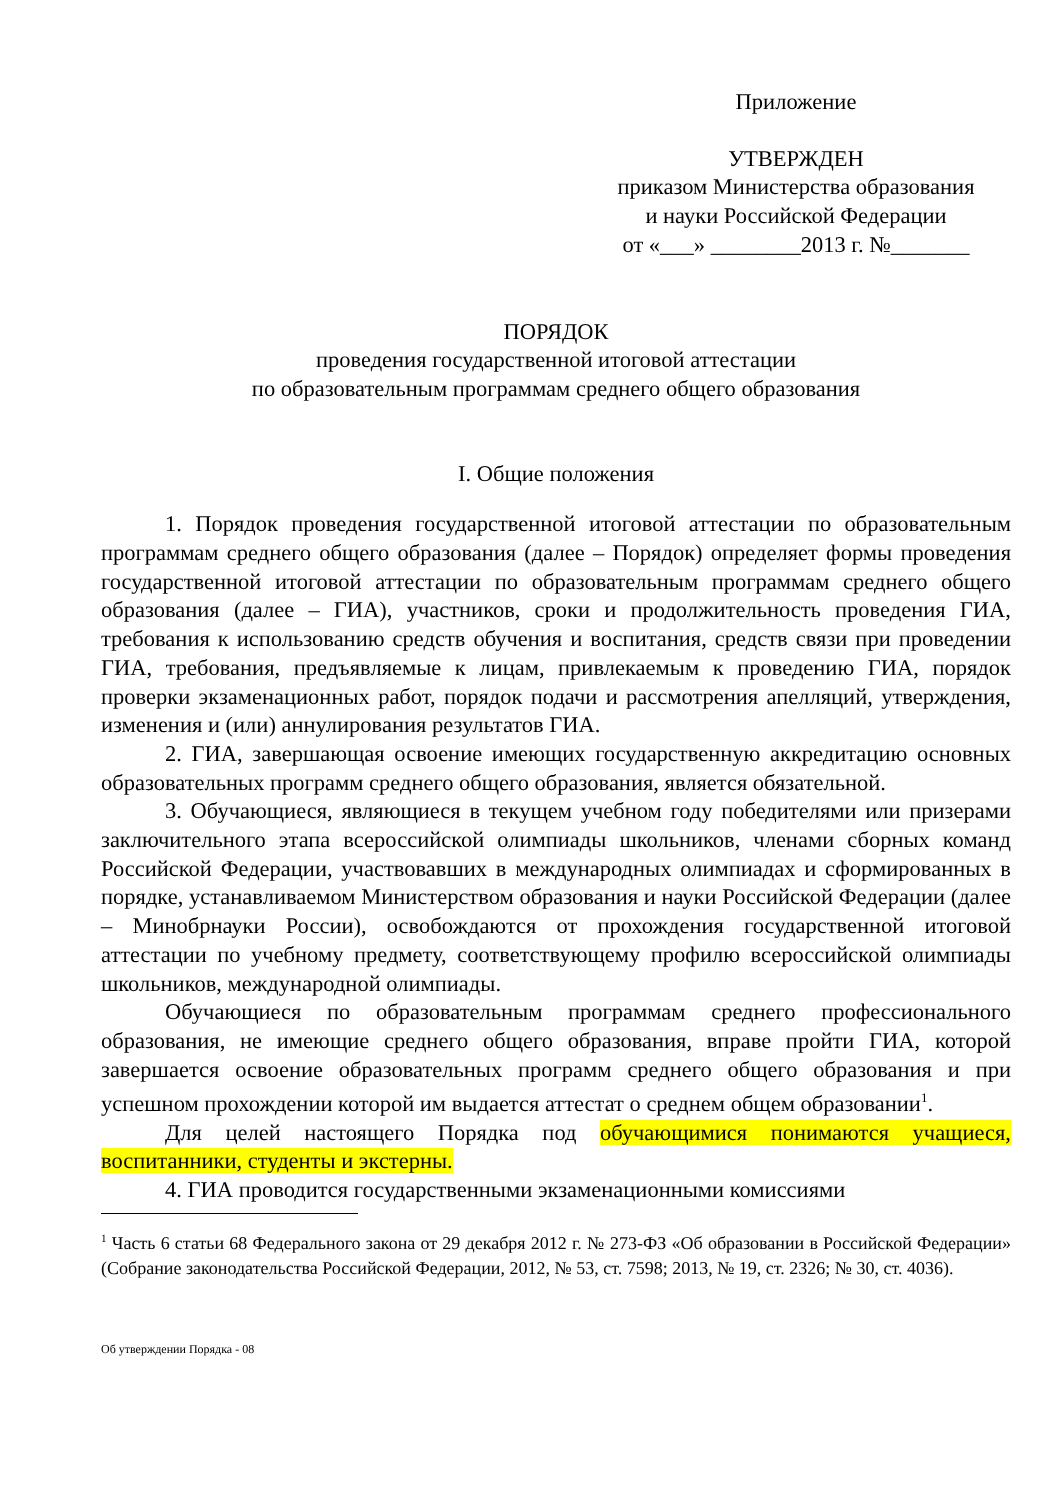Приложение
УТВЕРЖДЕН
приказом Министерства образования
и науки Российской Федерации
от «___» ________2013 г. №_______
ПОРЯДОК
проведения государственной итоговой аттестации
по образовательным программам среднего общего образования
I. Общие положения
1. Порядок проведения государственной итоговой аттестации по образовательным программам среднего общего образования (далее – Порядок) определяет формы проведения государственной итоговой аттестации по образовательным программам среднего общего образования (далее – ГИА), участников, сроки и продолжительность проведения ГИА, требования к использованию средств обучения и воспитания, средств связи при проведении ГИА, требования, предъявляемые к лицам, привлекаемым к проведению ГИА, порядок проверки экзаменационных работ, порядок подачи и рассмотрения апелляций, утверждения, изменения и (или) аннулирования результатов ГИА.
2. ГИА, завершающая освоение имеющих государственную аккредитацию основных образовательных программ среднего общего образования, является обязательной.
3. Обучающиеся, являющиеся в текущем учебном году победителями или призерами заключительного этапа всероссийской олимпиады школьников, членами сборных команд Российской Федерации, участвовавших в международных олимпиадах и сформированных в порядке, устанавливаемом Министерством образования и науки Российской Федерации (далее – Минобрнауки России), освобождаются от прохождения государственной итоговой аттестации по учебному предмету, соответствующему профилю всероссийской олимпиады школьников, международной олимпиады.
Обучающиеся по образовательным программам среднего профессионального образования, не имеющие среднего общего образования, вправе пройти ГИА, которой завершается освоение образовательных программ среднего общего образования и при успешном прохождении которой им выдается аттестат о среднем общем образовании<sup>1</sup>.
Для целей настоящего Порядка под обучающимися понимаются учащиеся, воспитанники, студенты и экстерны.
4. ГИА проводится государственными экзаменационными комиссиями
<sup>1</sup> Часть 6 статьи 68 Федерального закона от 29 декабря 2012 г. № 273-ФЗ «Об образовании в Российской Федерации» (Собрание законодательства Российской Федерации, 2012, № 53, ст. 7598; 2013, № 19, ст. 2326; № 30, ст. 4036).
Об утверждении Порядка - 08